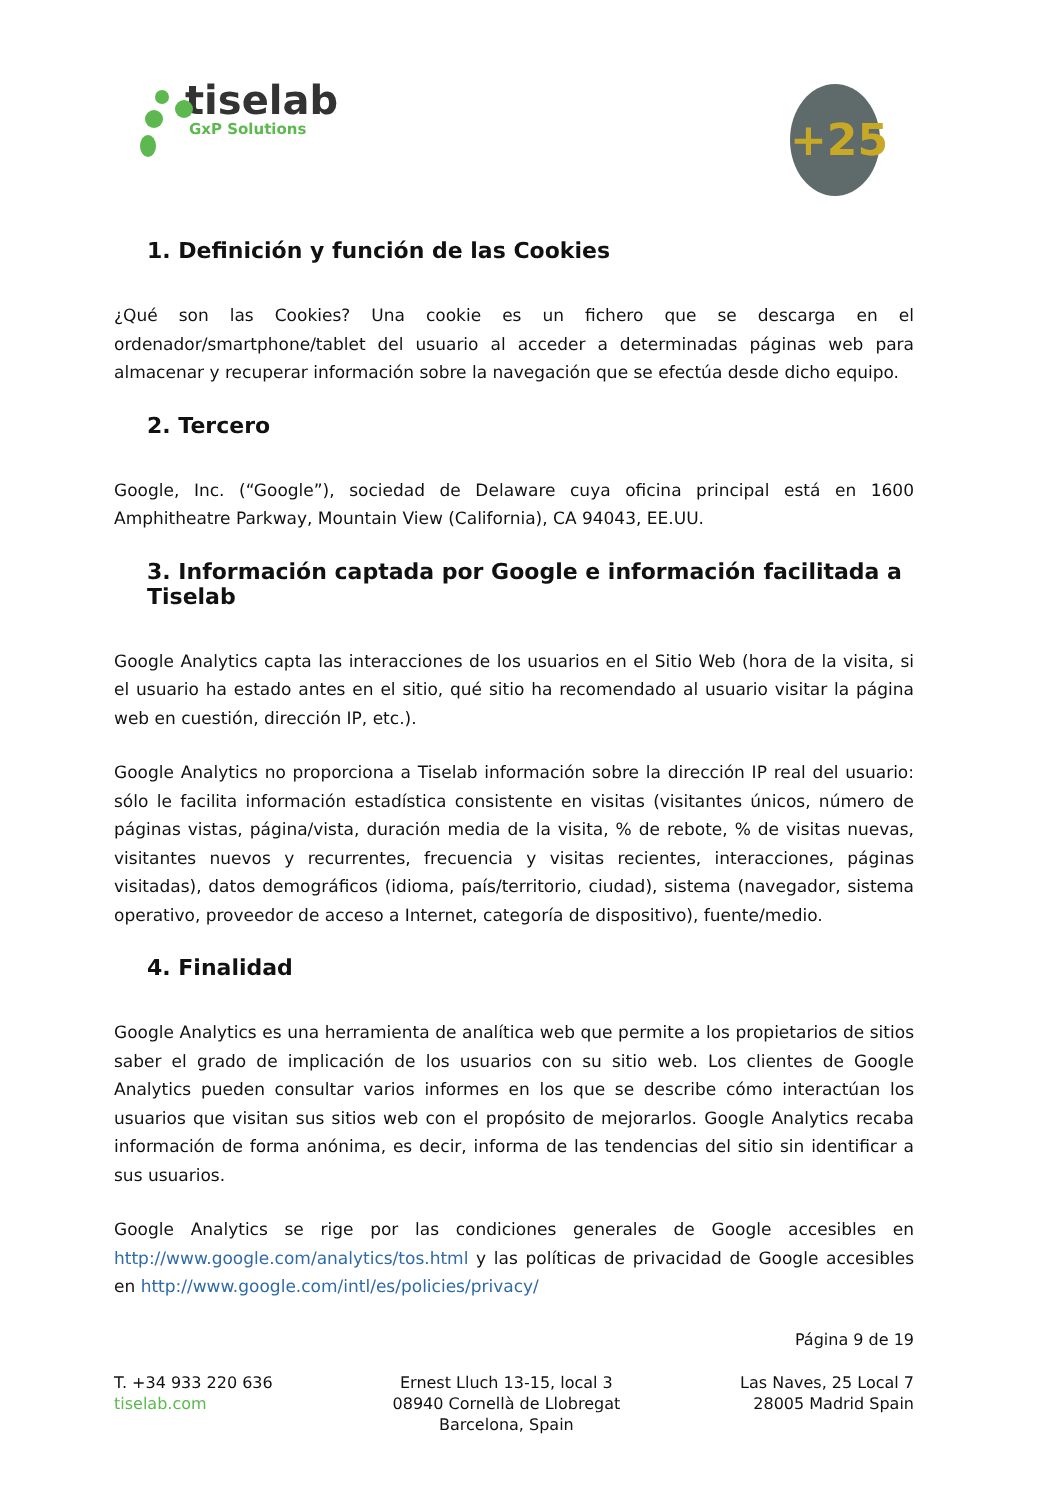tiselab
GxP Solutions
+25
1. Definición y función de las Cookies
¿Qué son las Cookies? Una cookie es un fichero que se descarga en el ordenador/smartphone/tablet del usuario al acceder a determinadas páginas web para almacenar y recuperar información sobre la navegación que se efectúa desde dicho equipo.
2. Tercero
Google, Inc. (“Google”), sociedad de Delaware cuya oficina principal está en 1600 Amphitheatre Parkway, Mountain View (California), CA 94043, EE.UU.
3. Información captada por Google e información facilitada a Tiselab
Google Analytics capta las interacciones de los usuarios en el Sitio Web (hora de la visita, si el usuario ha estado antes en el sitio, qué sitio ha recomendado al usuario visitar la página web en cuestión, dirección IP, etc.).
Google Analytics no proporciona a Tiselab información sobre la dirección IP real del usuario: sólo le facilita información estadística consistente en visitas (visitantes únicos, número de páginas vistas, página/vista, duración media de la visita, % de rebote, % de visitas nuevas, visitantes nuevos y recurrentes, frecuencia y visitas recientes, interacciones, páginas visitadas), datos demográficos (idioma, país/territorio, ciudad), sistema (navegador, sistema operativo, proveedor de acceso a Internet, categoría de dispositivo), fuente/medio.
4. Finalidad
Google Analytics es una herramienta de analítica web que permite a los propietarios de sitios saber el grado de implicación de los usuarios con su sitio web. Los clientes de Google Analytics pueden consultar varios informes en los que se describe cómo interactúan los usuarios que visitan sus sitios web con el propósito de mejorarlos. Google Analytics recaba información de forma anónima, es decir, informa de las tendencias del sitio sin identificar a sus usuarios.
Google Analytics se rige por las condiciones generales de Google accesibles en http://www.google.com/analytics/tos.html y las políticas de privacidad de Google accesibles en http://www.google.com/intl/es/policies/privacy/
Página 9 de 19
T. +34 933 220 636
tiselab.com
Ernest Lluch 13-15, local 3
08940 Cornellà de Llobregat
Barcelona, Spain
Las Naves, 25 Local 7
28005 Madrid Spain